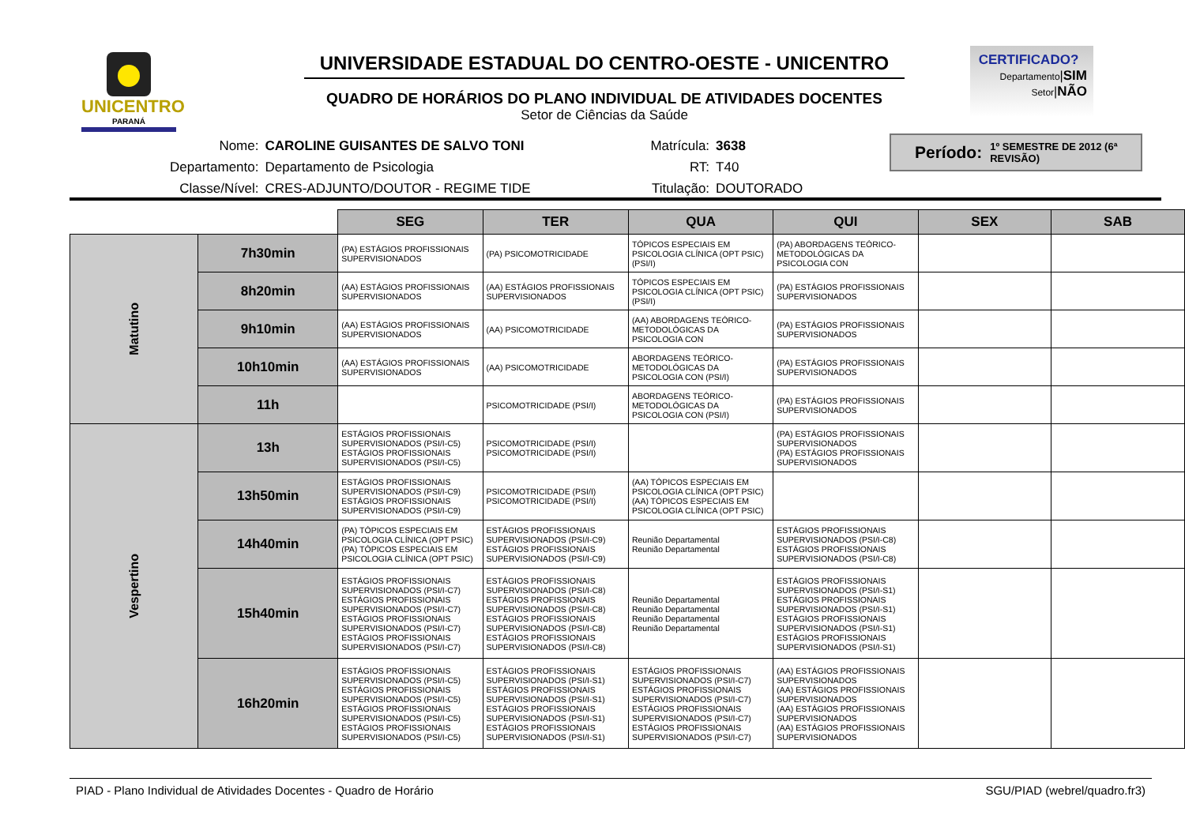UNICENTRO
PARANÁ
UNIVERSIDADE ESTADUAL DO CENTRO-OESTE - UNICENTRO
QUADRO DE HORÁRIOS DO PLANO INDIVIDUAL DE ATIVIDADES DOCENTES
Setor de Ciências da Saúde
CERTIFICADO?
Departamento|SIM
Setor|NÃO
| Nome: | CAROLINE GUISANTES DE SALVO TONI | Matrícula: | 3638 |
| Departamento: | Departamento de Psicologia | RT: | T40 |
| Classe/Nível: | CRES-ADJUNTO/DOUTOR - REGIME TIDE | Titulação: | DOUTORADO |
Período: 1º SEMESTRE DE 2012 (6ª REVISÃO)
| | | SEG | TER | QUA | QUI | SEX | SAB |
| Matutino | 7h30min | (PA) ESTÁGIOS PROFISSIONAIS SUPERVISIONADOS | (PA) PSICOMOTRICIDADE | TÓPICOS ESPECIAIS EM PSICOLOGIA CLÍNICA (OPT PSIC) (PSI/I) | (PA) ABORDAGENS TEÓRICO-METODOLÓGICAS DA PSICOLOGIA CON | | |
| | 8h20min | (AA) ESTÁGIOS PROFISSIONAIS SUPERVISIONADOS | (AA) ESTÁGIOS PROFISSIONAIS SUPERVISIONADOS | TÓPICOS ESPECIAIS EM PSICOLOGIA CLÍNICA (OPT PSIC) (PSI/I) | (PA) ESTÁGIOS PROFISSIONAIS SUPERVISIONADOS | | |
| | 9h10min | (AA) ESTÁGIOS PROFISSIONAIS SUPERVISIONADOS | (AA) PSICOMOTRICIDADE | (AA) ABORDAGENS TEÓRICO-METODOLÓGICAS DA PSICOLOGIA CON | (PA) ESTÁGIOS PROFISSIONAIS SUPERVISIONADOS | | |
| | 10h10min | (AA) ESTÁGIOS PROFISSIONAIS SUPERVISIONADOS | (AA) PSICOMOTRICIDADE | ABORDAGENS TEÓRICO-METODOLÓGICAS DA PSICOLOGIA CON (PSI/I) | (PA) ESTÁGIOS PROFISSIONAIS SUPERVISIONADOS | | |
| | 11h | | PSICOMOTRICIDADE (PSI/I) | ABORDAGENS TEÓRICO-METODOLÓGICAS DA PSICOLOGIA CON (PSI/I) | (PA) ESTÁGIOS PROFISSIONAIS SUPERVISIONADOS | | |
| Vespertino | 13h | ESTÁGIOS PROFISSIONAIS SUPERVISIONADOS (PSI/I-C5) ESTÁGIOS PROFISSIONAIS SUPERVISIONADOS (PSI/I-C5) | PSICOMOTRICIDADE (PSI/I) PSICOMOTRICIDADE (PSI/I) | | (PA) ESTÁGIOS PROFISSIONAIS SUPERVISIONADOS (PA) ESTÁGIOS PROFISSIONAIS SUPERVISIONADOS | | |
| | 13h50min | ESTÁGIOS PROFISSIONAIS SUPERVISIONADOS (PSI/I-C9) ESTÁGIOS PROFISSIONAIS SUPERVISIONADOS (PSI/I-C9) | PSICOMOTRICIDADE (PSI/I) PSICOMOTRICIDADE (PSI/I) | (AA) TÓPICOS ESPECIAIS EM PSICOLOGIA CLÍNICA (OPT PSIC) (AA) TÓPICOS ESPECIAIS EM PSICOLOGIA CLÍNICA (OPT PSIC) | | | |
| | 14h40min | (PA) TÓPICOS ESPECIAIS EM PSICOLOGIA CLÍNICA (OPT PSIC) (PA) TÓPICOS ESPECIAIS EM PSICOLOGIA CLÍNICA (OPT PSIC) | ESTÁGIOS PROFISSIONAIS SUPERVISIONADOS (PSI/I-C9) ESTÁGIOS PROFISSIONAIS SUPERVISIONADOS (PSI/I-C9) | Reunião Departamental Reunião Departamental | ESTÁGIOS PROFISSIONAIS SUPERVISIONADOS (PSI/I-C8) ESTÁGIOS PROFISSIONAIS SUPERVISIONADOS (PSI/I-C8) | | |
| | 15h40min | ESTÁGIOS PROFISSIONAIS SUPERVISIONADOS (PSI/I-C7) ESTÁGIOS PROFISSIONAIS SUPERVISIONADOS (PSI/I-C7) ESTÁGIOS PROFISSIONAIS SUPERVISIONADOS (PSI/I-C7) ESTÁGIOS PROFISSIONAIS SUPERVISIONADOS (PSI/I-C7) | ESTÁGIOS PROFISSIONAIS SUPERVISIONADOS (PSI/I-C8) ESTÁGIOS PROFISSIONAIS SUPERVISIONADOS (PSI/I-C8) ESTÁGIOS PROFISSIONAIS SUPERVISIONADOS (PSI/I-C8) ESTÁGIOS PROFISSIONAIS SUPERVISIONADOS (PSI/I-C8) | Reunião Departamental Reunião Departamental Reunião Departamental Reunião Departamental | ESTÁGIOS PROFISSIONAIS SUPERVISIONADOS (PSI/I-S1) ESTÁGIOS PROFISSIONAIS SUPERVISIONADOS (PSI/I-S1) ESTÁGIOS PROFISSIONAIS SUPERVISIONADOS (PSI/I-S1) ESTÁGIOS PROFISSIONAIS SUPERVISIONADOS (PSI/I-S1) | | |
| | 16h20min | ESTÁGIOS PROFISSIONAIS SUPERVISIONADOS (PSI/I-C5) ESTÁGIOS PROFISSIONAIS SUPERVISIONADOS (PSI/I-C5) ESTÁGIOS PROFISSIONAIS SUPERVISIONADOS (PSI/I-C5) ESTÁGIOS PROFISSIONAIS SUPERVISIONADOS (PSI/I-C5) | ESTÁGIOS PROFISSIONAIS SUPERVISIONADOS (PSI/I-S1) ESTÁGIOS PROFISSIONAIS SUPERVISIONADOS (PSI/I-S1) ESTÁGIOS PROFISSIONAIS SUPERVISIONADOS (PSI/I-S1) ESTÁGIOS PROFISSIONAIS SUPERVISIONADOS (PSI/I-S1) | ESTÁGIOS PROFISSIONAIS SUPERVISIONADOS (PSI/I-C7) ESTÁGIOS PROFISSIONAIS SUPERVISIONADOS (PSI/I-C7) ESTÁGIOS PROFISSIONAIS SUPERVISIONADOS (PSI/I-C7) ESTÁGIOS PROFISSIONAIS SUPERVISIONADOS (PSI/I-C7) | (AA) ESTÁGIOS PROFISSIONAIS SUPERVISIONADOS (AA) ESTÁGIOS PROFISSIONAIS SUPERVISIONADOS (AA) ESTÁGIOS PROFISSIONAIS SUPERVISIONADOS (AA) ESTÁGIOS PROFISSIONAIS SUPERVISIONADOS | | |
PIAD - Plano Individual de Atividades Docentes - Quadro de Horário SGU/PIAD (webrel/quadro.fr3)